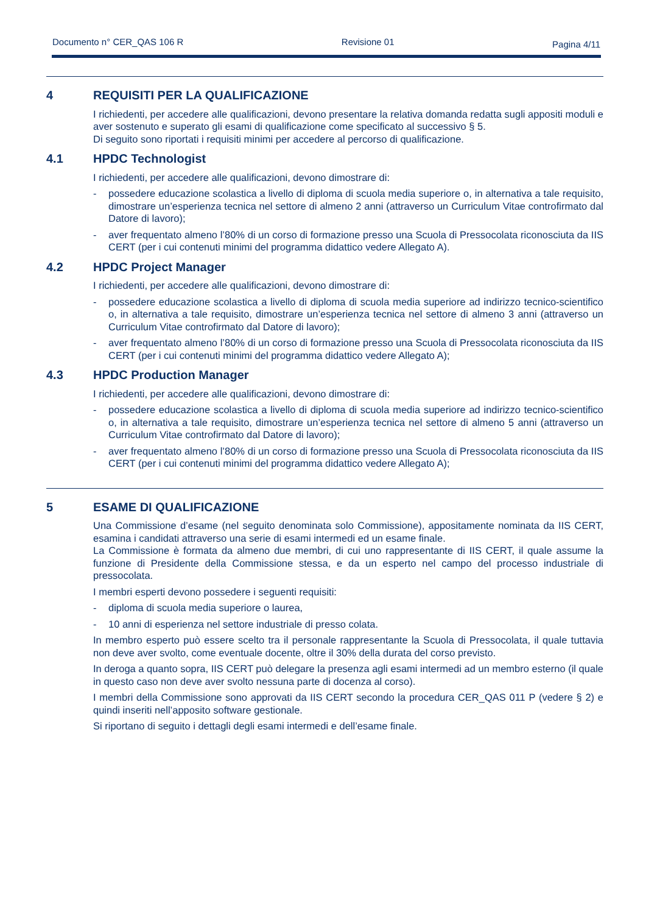Documento n° CER_QAS 106 R Revisione 01 Pagina 4/11
4 REQUISITI PER LA QUALIFICAZIONE
I richiedenti, per accedere alle qualificazioni, devono presentare la relativa domanda redatta sugli appositi moduli e aver sostenuto e superato gli esami di qualificazione come specificato al successivo § 5.
Di seguito sono riportati i requisiti minimi per accedere al percorso di qualificazione.
4.1 HPDC Technologist
I richiedenti, per accedere alle qualificazioni, devono dimostrare di:
- possedere educazione scolastica a livello di diploma di scuola media superiore o, in alternativa a tale requisito, dimostrare un’esperienza tecnica nel settore di almeno 2 anni (attraverso un Curriculum Vitae controfirmato dal Datore di lavoro);
- aver frequentato almeno l’80% di un corso di formazione presso una Scuola di Pressocolata riconosciuta da IIS CERT (per i cui contenuti minimi del programma didattico vedere Allegato A).
4.2 HPDC Project Manager
I richiedenti, per accedere alle qualificazioni, devono dimostrare di:
- possedere educazione scolastica a livello di diploma di scuola media superiore ad indirizzo tecnico-scientifico o, in alternativa a tale requisito, dimostrare un’esperienza tecnica nel settore di almeno 3 anni (attraverso un Curriculum Vitae controfirmato dal Datore di lavoro);
- aver frequentato almeno l’80% di un corso di formazione presso una Scuola di Pressocolata riconosciuta da IIS CERT (per i cui contenuti minimi del programma didattico vedere Allegato A);
4.3 HPDC Production Manager
I richiedenti, per accedere alle qualificazioni, devono dimostrare di:
- possedere educazione scolastica a livello di diploma di scuola media superiore ad indirizzo tecnico-scientifico o, in alternativa a tale requisito, dimostrare un’esperienza tecnica nel settore di almeno 5 anni (attraverso un Curriculum Vitae controfirmato dal Datore di lavoro);
- aver frequentato almeno l’80% di un corso di formazione presso una Scuola di Pressocolata riconosciuta da IIS CERT (per i cui contenuti minimi del programma didattico vedere Allegato A);
5 ESAME DI QUALIFICAZIONE
Una Commissione d’esame (nel seguito denominata solo Commissione), appositamente nominata da IIS CERT, esamina i candidati attraverso una serie di esami intermedi ed un esame finale.
La Commissione è formata da almeno due membri, di cui uno rappresentante di IIS CERT, il quale assume la funzione di Presidente della Commissione stessa, e da un esperto nel campo del processo industriale di pressocolata.
I membri esperti devono possedere i seguenti requisiti:
- diploma di scuola media superiore o laurea,
- 10 anni di esperienza nel settore industriale di presso colata.
In membro esperto può essere scelto tra il personale rappresentante la Scuola di Pressocolata, il quale tuttavia non deve aver svolto, come eventuale docente, oltre il 30% della durata del corso previsto.
In deroga a quanto sopra, IIS CERT può delegare la presenza agli esami intermedi ad un membro esterno (il quale in questo caso non deve aver svolto nessuna parte di docenza al corso).
I membri della Commissione sono approvati da IIS CERT secondo la procedura CER_QAS 011 P (vedere § 2) e quindi inseriti nell’apposito software gestionale.
Si riportano di seguito i dettagli degli esami intermedi e dell’esame finale.